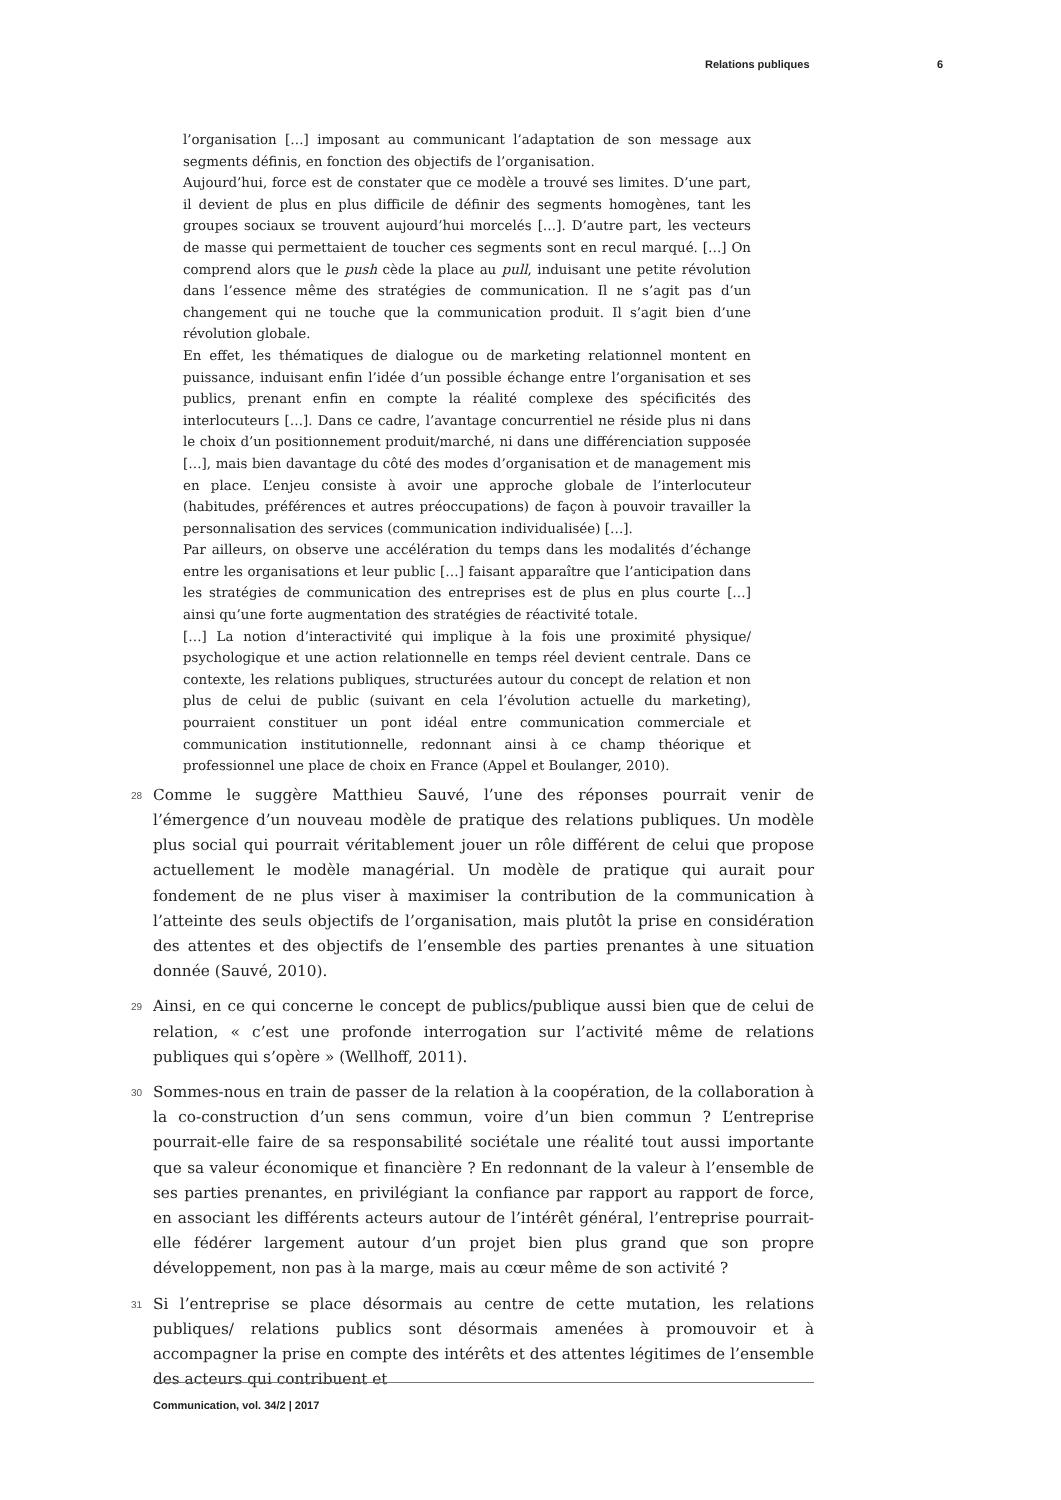Relations publiques 6
l’organisation […] imposant au communicant l’adaptation de son message aux segments définis, en fonction des objectifs de l’organisation.
Aujourd’hui, force est de constater que ce modèle a trouvé ses limites. D’une part, il devient de plus en plus difficile de définir des segments homogènes, tant les groupes sociaux se trouvent aujourd’hui morcelés […]. D’autre part, les vecteurs de masse qui permettaient de toucher ces segments sont en recul marqué. […] On comprend alors que le push cède la place au pull, induisant une petite révolution dans l’essence même des stratégies de communication. Il ne s’agit pas d’un changement qui ne touche que la communication produit. Il s’agit bien d’une révolution globale.
En effet, les thématiques de dialogue ou de marketing relationnel montent en puissance, induisant enfin l’idée d’un possible échange entre l’organisation et ses publics, prenant enfin en compte la réalité complexe des spécificités des interlocuteurs […]. Dans ce cadre, l’avantage concurrentiel ne réside plus ni dans le choix d’un positionnement produit/marché, ni dans une différenciation supposée […], mais bien davantage du côté des modes d’organisation et de management mis en place. L’enjeu consiste à avoir une approche globale de l’interlocuteur (habitudes, préférences et autres préoccupations) de façon à pouvoir travailler la personnalisation des services (communication individualisée) […].
Par ailleurs, on observe une accélération du temps dans les modalités d’échange entre les organisations et leur public […] faisant apparaître que l’anticipation dans les stratégies de communication des entreprises est de plus en plus courte […] ainsi qu’une forte augmentation des stratégies de réactivité totale.
[…] La notion d’interactivité qui implique à la fois une proximité physique/ psychologique et une action relationnelle en temps réel devient centrale. Dans ce contexte, les relations publiques, structurées autour du concept de relation et non plus de celui de public (suivant en cela l’évolution actuelle du marketing), pourraient constituer un pont idéal entre communication commerciale et communication institutionnelle, redonnant ainsi à ce champ théorique et professionnel une place de choix en France (Appel et Boulanger, 2010).
28
Comme le suggère Matthieu Sauvé, l’une des réponses pourrait venir de l’émergence d’un nouveau modèle de pratique des relations publiques. Un modèle plus social qui pourrait véritablement jouer un rôle différent de celui que propose actuellement le modèle managérial. Un modèle de pratique qui aurait pour fondement de ne plus viser à maximiser la contribution de la communication à l’atteinte des seuls objectifs de l’organisation, mais plutôt la prise en considération des attentes et des objectifs de l’ensemble des parties prenantes à une situation donnée (Sauvé, 2010).
29
Ainsi, en ce qui concerne le concept de publics/publique aussi bien que de celui de relation, « c’est une profonde interrogation sur l’activité même de relations publiques qui s’opère » (Wellhoff, 2011).
30
Sommes-nous en train de passer de la relation à la coopération, de la collaboration à la co-construction d’un sens commun, voire d’un bien commun ? L’entreprise pourrait-elle faire de sa responsabilité sociétale une réalité tout aussi importante que sa valeur économique et financière ? En redonnant de la valeur à l’ensemble de ses parties prenantes, en privilégiant la confiance par rapport au rapport de force, en associant les différents acteurs autour de l’intérêt général, l’entreprise pourrait-elle fédérer largement autour d’un projet bien plus grand que son propre développement, non pas à la marge, mais au cœur même de son activité ?
31
Si l’entreprise se place désormais au centre de cette mutation, les relations publiques/ relations publics sont désormais amenées à promouvoir et à accompagner la prise en compte des intérêts et des attentes légitimes de l’ensemble des acteurs qui contribuent et
Communication, vol. 34/2 | 2017